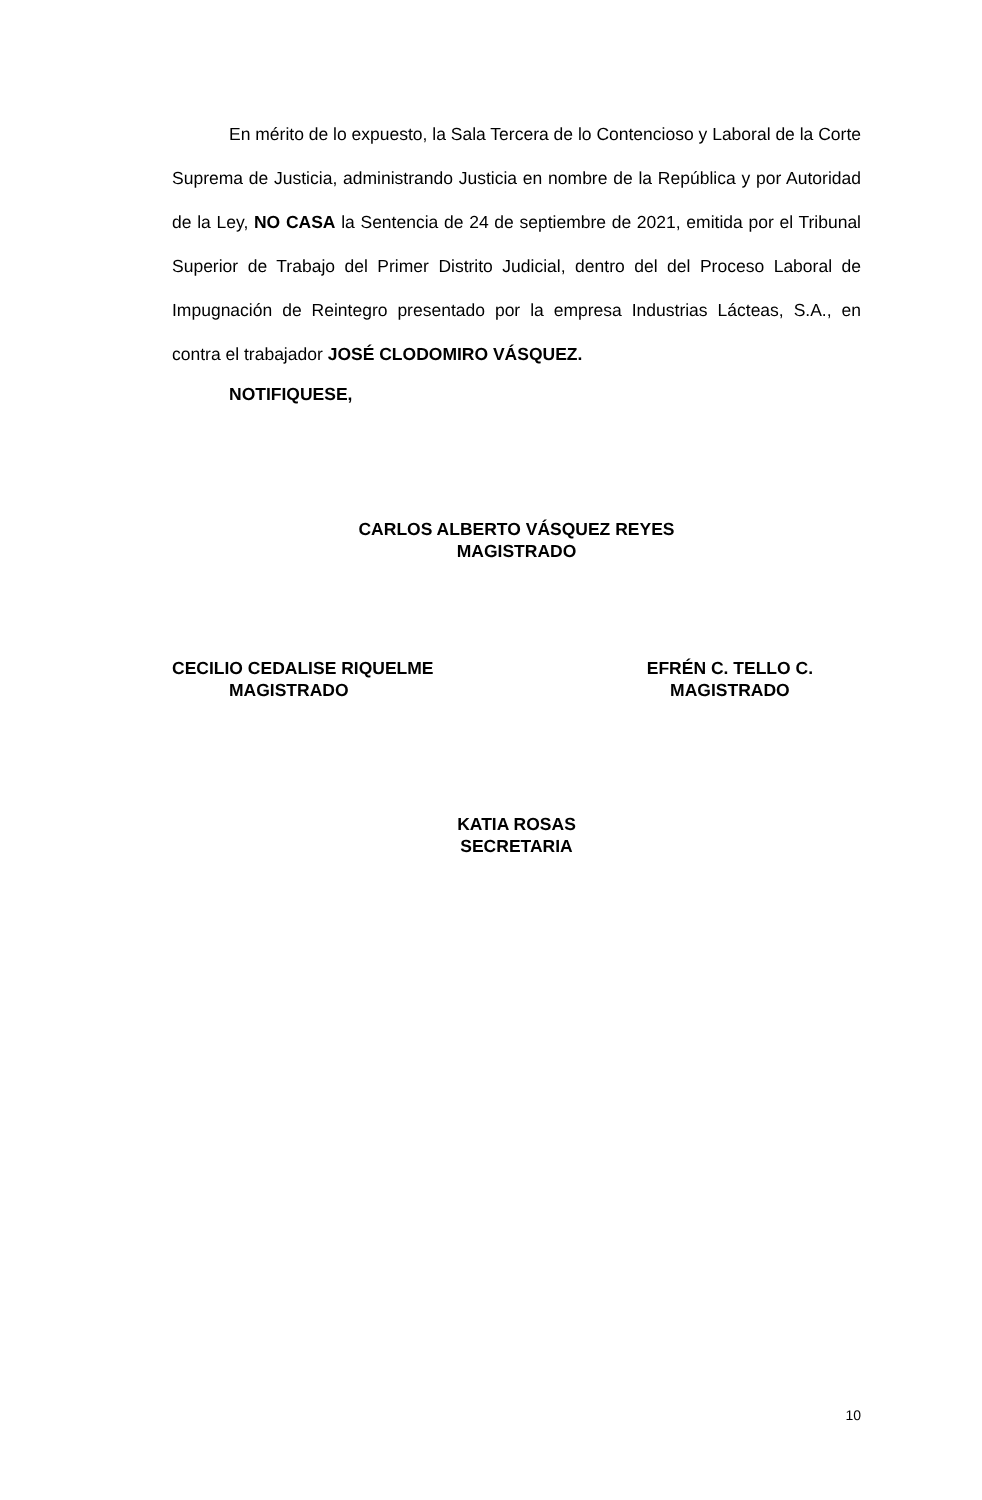En mérito de lo expuesto, la Sala Tercera de lo Contencioso y Laboral de la Corte Suprema de Justicia, administrando Justicia en nombre de la República y por Autoridad de la Ley, NO CASA la Sentencia de 24 de septiembre de 2021, emitida por el Tribunal Superior de Trabajo del Primer Distrito Judicial, dentro del del Proceso Laboral de Impugnación de Reintegro presentado por la empresa Industrias Lácteas, S.A., en contra el trabajador JOSÉ CLODOMIRO VÁSQUEZ.
NOTIFIQUESE,
CARLOS ALBERTO VÁSQUEZ REYES
MAGISTRADO
CECILIO CEDALISE RIQUELME
MAGISTRADO
EFRÉN C. TELLO C.
MAGISTRADO
KATIA ROSAS
SECRETARIA
10